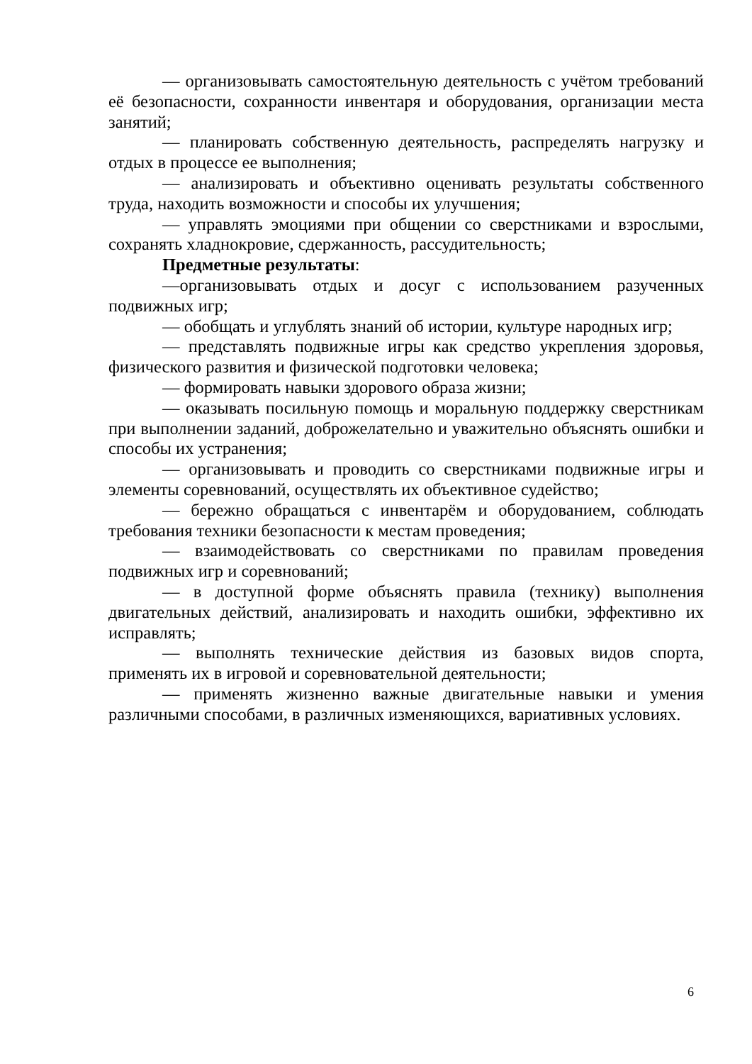— организовывать самостоятельную деятельность с учётом требований её безопасности, сохранности инвентаря и оборудования, организации места занятий;
— планировать собственную деятельность, распределять нагрузку и отдых в процессе ее выполнения;
— анализировать и объективно оценивать результаты собственного труда, находить возможности и способы их улучшения;
— управлять эмоциями при общении со сверстниками и взрослыми, сохранять хладнокровие, сдержанность, рассудительность;
Предметные результаты:
—организовывать отдых и досуг с использованием разученных подвижных игр;
— обобщать и углублять знаний об истории, культуре народных игр;
— представлять подвижные игры как средство укрепления здоровья, физического развития и физической подготовки человека;
— формировать навыки здорового образа жизни;
— оказывать посильную помощь и моральную поддержку сверстникам при выполнении заданий, доброжелательно и уважительно объяснять ошибки и способы их устранения;
— организовывать и проводить со сверстниками подвижные игры и элементы соревнований, осуществлять их объективное судейство;
— бережно обращаться с инвентарём и оборудованием, соблюдать требования техники безопасности к местам проведения;
— взаимодействовать со сверстниками по правилам проведения подвижных игр и соревнований;
— в доступной форме объяснять правила (технику) выполнения двигательных действий, анализировать и находить ошибки, эффективно их исправлять;
— выполнять технические действия из базовых видов спорта, применять их в игровой и соревновательной деятельности;
— применять жизненно важные двигательные навыки и умения различными способами, в различных изменяющихся, вариативных условиях.
6